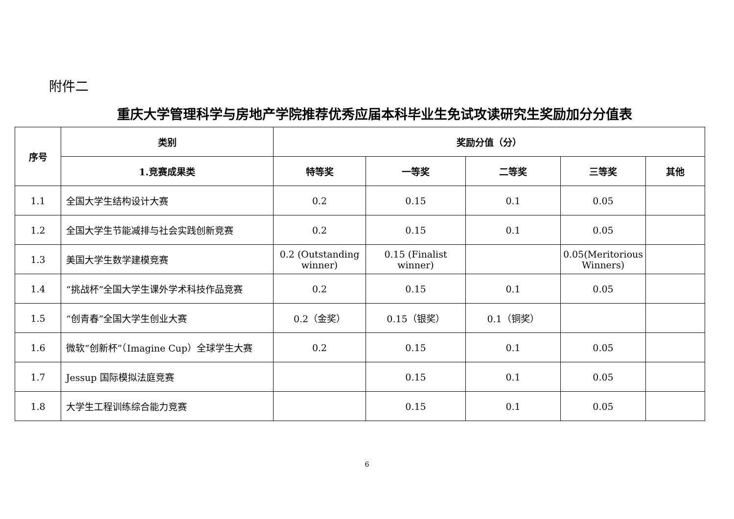附件二
重庆大学管理科学与房地产学院推荐优秀应届本科毕业生免试攻读研究生奖励加分分值表
| 序号 | 类别 | 奖励分值（分） | | | | |
| --- | --- | --- | --- | --- | --- | --- |
| | 1.竞赛成果类 | 特等奖 | 一等奖 | 二等奖 | 三等奖 | 其他 |
| 1.1 | 全国大学生结构设计大赛 | 0.2 | 0.15 | 0.1 | 0.05 | |
| 1.2 | 全国大学生节能减排与社会实践创新竞赛 | 0.2 | 0.15 | 0.1 | 0.05 | |
| 1.3 | 美国大学生数学建模竞赛 | 0.2 (Outstanding winner) | 0.15 (Finalist winner) | | 0.05(Meritorious Winners) | |
| 1.4 | “挑战杯”全国大学生课外学术科技作品竞赛 | 0.2 | 0.15 | 0.1 | 0.05 | |
| 1.5 | “创青春”全国大学生创业大赛 | 0.2（金奖） | 0.15（银奖） | 0.1（铜奖） | | |
| 1.6 | 微软“创新杯”（Imagine Cup）全球学生大赛 | 0.2 | 0.15 | 0.1 | 0.05 | |
| 1.7 | Jessup 国际模拟法庭竞赛 | | 0.15 | 0.1 | 0.05 | |
| 1.8 | 大学生工程训练综合能力竞赛 | | 0.15 | 0.1 | 0.05 | |
6